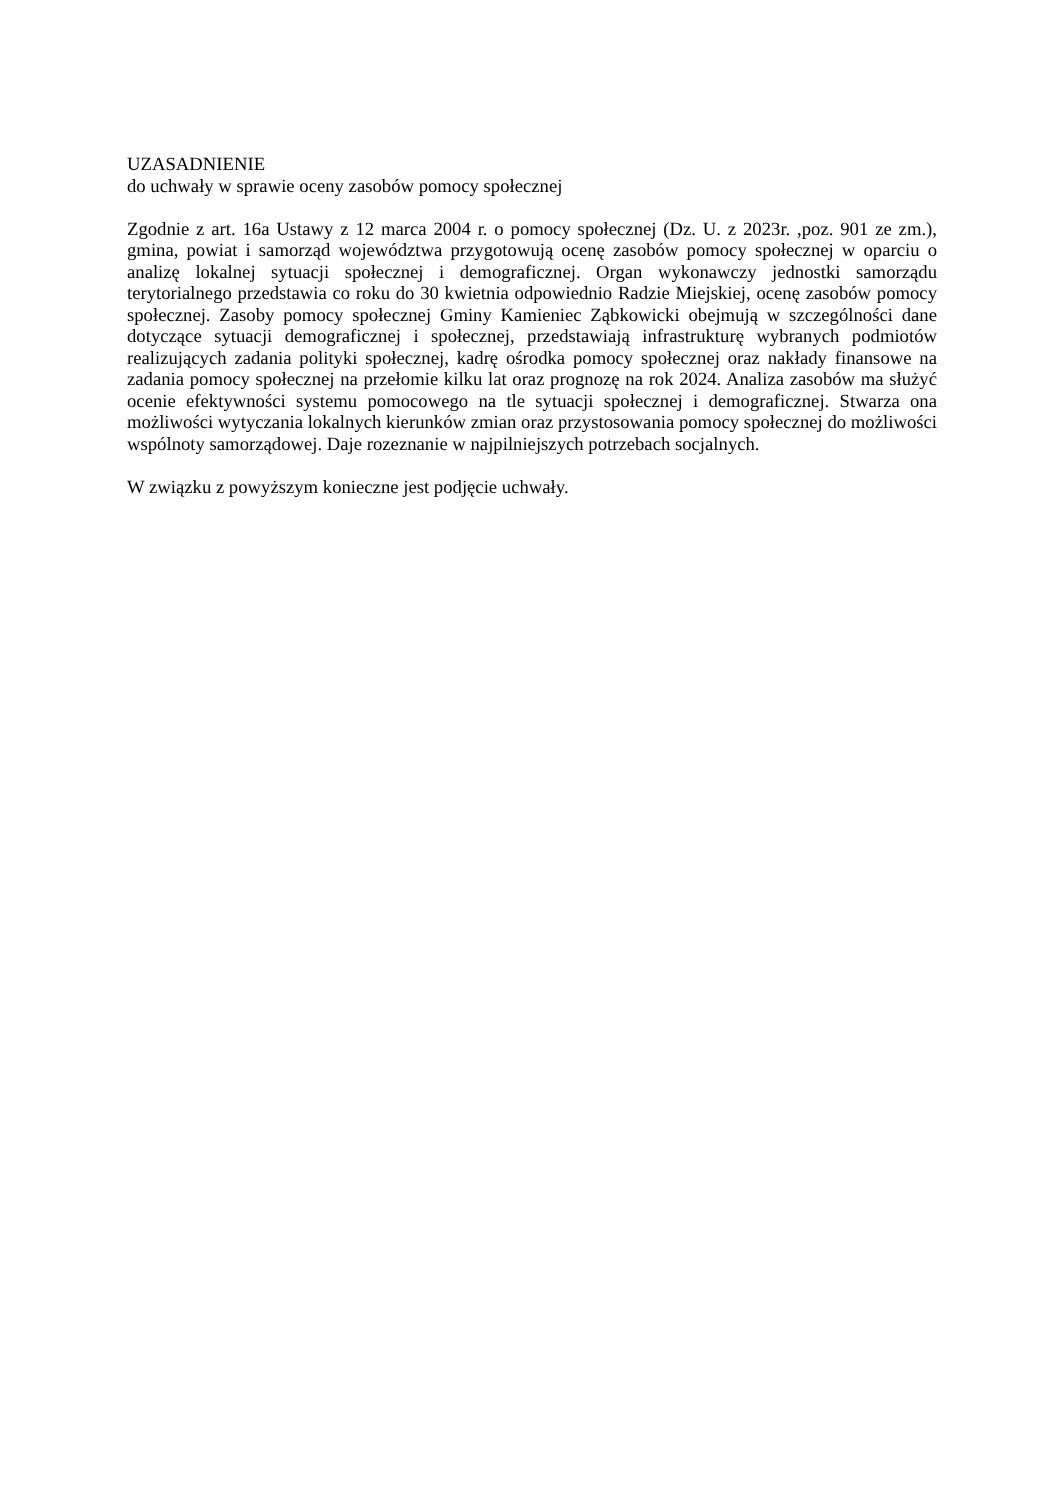UZASADNIENIE
do uchwały w sprawie oceny zasobów pomocy społecznej
Zgodnie z art. 16a Ustawy z 12 marca 2004 r. o pomocy społecznej (Dz. U. z 2023r. ,poz. 901 ze zm.), gmina, powiat i samorząd województwa przygotowują ocenę zasobów pomocy społecznej w oparciu o analizę lokalnej sytuacji społecznej i demograficznej. Organ wykonawczy jednostki samorządu terytorialnego przedstawia co roku do 30 kwietnia odpowiednio Radzie Miejskiej, ocenę zasobów pomocy społecznej. Zasoby pomocy społecznej Gminy Kamieniec Ząbkowicki obejmują w szczególności dane dotyczące sytuacji demograficznej i społecznej, przedstawiają infrastrukturę wybranych podmiotów realizujących zadania polityki społecznej, kadrę ośrodka pomocy społecznej oraz nakłady finansowe na zadania pomocy społecznej na przełomie kilku lat oraz prognozę na rok 2024. Analiza zasobów ma służyć ocenie efektywności systemu pomocowego na tle sytuacji społecznej i demograficznej. Stwarza ona możliwości wytyczania lokalnych kierunków zmian oraz przystosowania pomocy społecznej do możliwości wspólnoty samorządowej. Daje rozeznanie w najpilniejszych potrzebach socjalnych.
W związku z powyższym konieczne jest podjęcie uchwały.